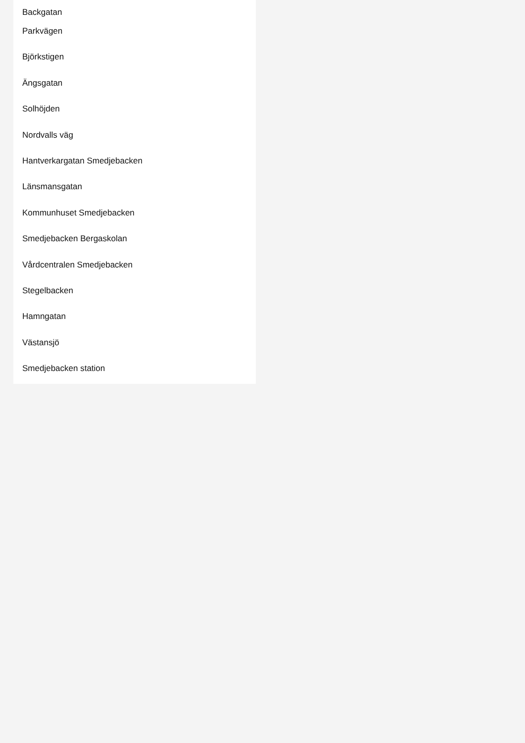Backgatan
Parkvägen
Björkstigen
Ängsgatan
Solhöjden
Nordvalls väg
Hantverkargatan Smedjebacken
Länsmansgatan
Kommunhuset Smedjebacken
Smedjebacken Bergaskolan
Vårdcentralen Smedjebacken
Stegelbacken
Hamngatan
Västansjö
Smedjebacken station